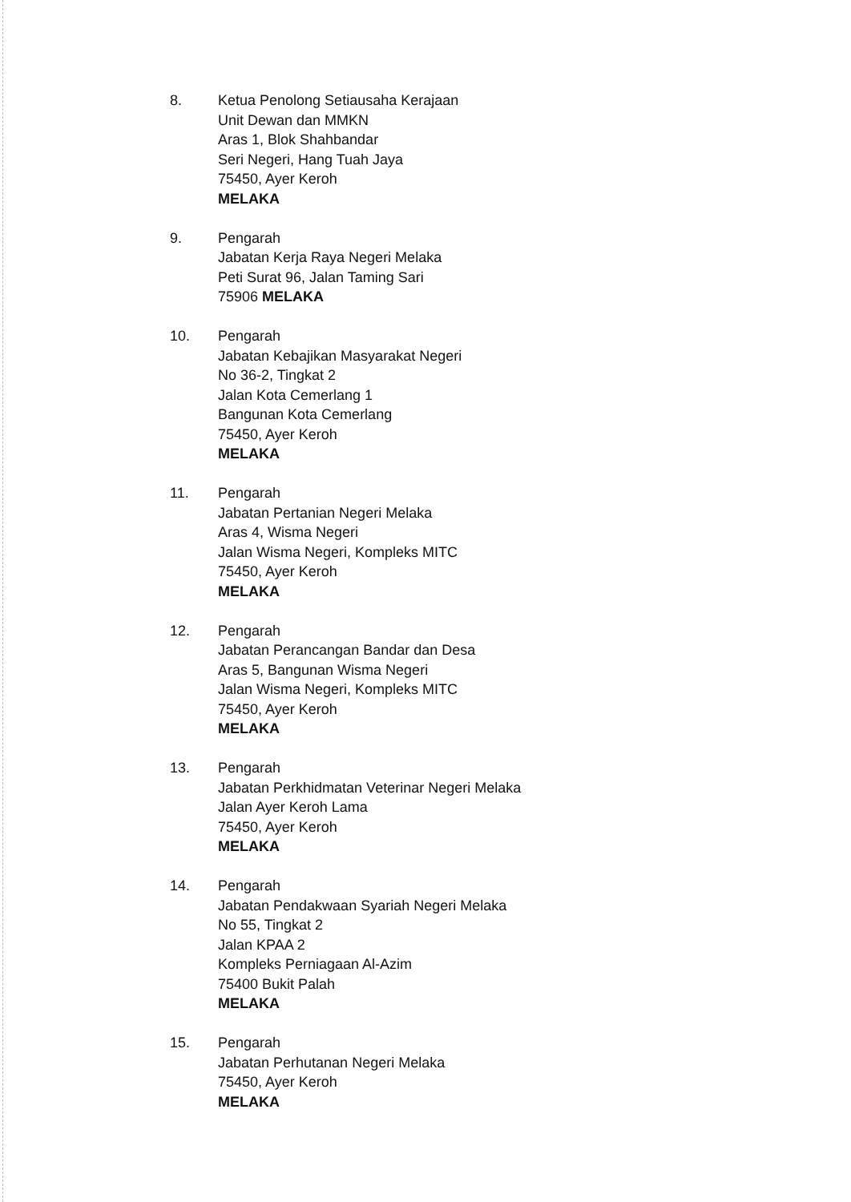8. Ketua Penolong Setiausaha Kerajaan
Unit Dewan dan MMKN
Aras 1, Blok Shahbandar
Seri Negeri, Hang Tuah Jaya
75450, Ayer Keroh
MELAKA
9. Pengarah
Jabatan Kerja Raya Negeri Melaka
Peti Surat 96, Jalan Taming Sari
75906 MELAKA
10. Pengarah
Jabatan Kebajikan Masyarakat Negeri
No 36-2, Tingkat 2
Jalan Kota Cemerlang 1
Bangunan Kota Cemerlang
75450, Ayer Keroh
MELAKA
11. Pengarah
Jabatan Pertanian Negeri Melaka
Aras 4, Wisma Negeri
Jalan Wisma Negeri, Kompleks MITC
75450, Ayer Keroh
MELAKA
12. Pengarah
Jabatan Perancangan Bandar dan Desa
Aras 5, Bangunan Wisma Negeri
Jalan Wisma Negeri, Kompleks MITC
75450, Ayer Keroh
MELAKA
13. Pengarah
Jabatan Perkhidmatan Veterinar Negeri Melaka
Jalan Ayer Keroh Lama
75450, Ayer Keroh
MELAKA
14. Pengarah
Jabatan Pendakwaan Syariah Negeri Melaka
No 55, Tingkat 2
Jalan KPAA 2
Kompleks Perniagaan Al-Azim
75400 Bukit Palah
MELAKA
15. Pengarah
Jabatan Perhutanan Negeri Melaka
75450, Ayer Keroh
MELAKA